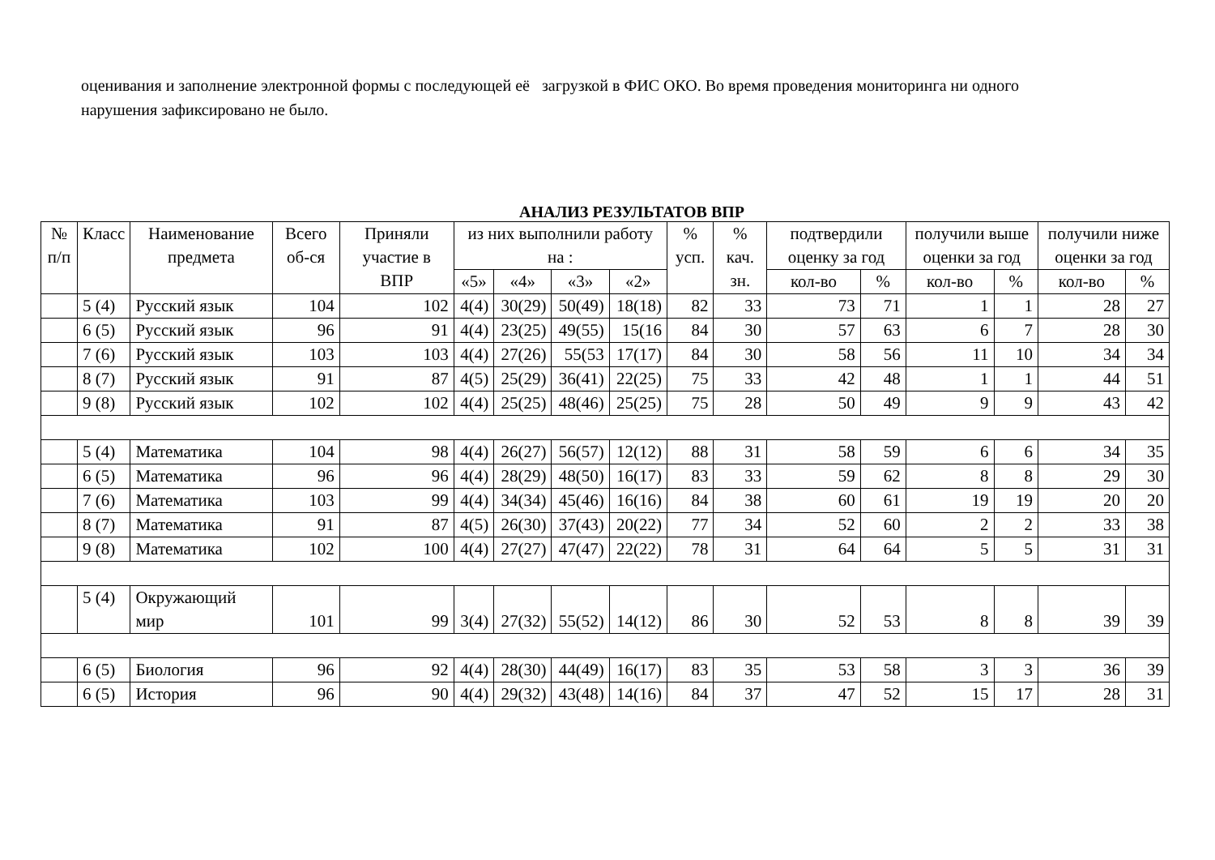оценивания и заполнение электронной формы с последующей её загрузкой в ФИС ОКО. Во время проведения мониторинга ни одного нарушения зафиксировано не было.
АНАЛИЗ РЕЗУЛЬТАТОВ ВПР
| № п/п | Класс | Наименование предмета | Всего об-ся | Приняли участие в ВПР | из них выполнили работу на : | | | | % усп. | % кач. зн. | подтвердили оценку за год | | получили выше оценки за год | | получили ниже оценки за год | |
| --- | --- | --- | --- | --- | --- | --- | --- | --- | --- | --- | --- | --- | --- | --- | --- | --- |
| | | | | | «5» | «4» | «3» | «2» | | | кол-во | % | кол-во | % | кол-во | % |
| | 5 (4) | Русский язык | 104 | 102 | 4(4) | 30(29) | 50(49) | 18(18) | 82 | 33 | 73 | 71 | 1 | 1 | 28 | 27 |
| | 6 (5) | Русский язык | 96 | 91 | 4(4) | 23(25) | 49(55) | 15(16 | 84 | 30 | 57 | 63 | 6 | 7 | 28 | 30 |
| | 7 (6) | Русский язык | 103 | 103 | 4(4) | 27(26) | 55(53 | 17(17) | 84 | 30 | 58 | 56 | 11 | 10 | 34 | 34 |
| | 8 (7) | Русский язык | 91 | 87 | 4(5) | 25(29) | 36(41) | 22(25) | 75 | 33 | 42 | 48 | 1 | 1 | 44 | 51 |
| | 9 (8) | Русский язык | 102 | 102 | 4(4) | 25(25) | 48(46) | 25(25) | 75 | 28 | 50 | 49 | 9 | 9 | 43 | 42 |
| | 5 (4) | Математика | 104 | 98 | 4(4) | 26(27) | 56(57) | 12(12) | 88 | 31 | 58 | 59 | 6 | 6 | 34 | 35 |
| | 6 (5) | Математика | 96 | 96 | 4(4) | 28(29) | 48(50) | 16(17) | 83 | 33 | 59 | 62 | 8 | 8 | 29 | 30 |
| | 7 (6) | Математика | 103 | 99 | 4(4) | 34(34) | 45(46) | 16(16) | 84 | 38 | 60 | 61 | 19 | 19 | 20 | 20 |
| | 8 (7) | Математика | 91 | 87 | 4(5) | 26(30) | 37(43) | 20(22) | 77 | 34 | 52 | 60 | 2 | 2 | 33 | 38 |
| | 9 (8) | Математика | 102 | 100 | 4(4) | 27(27) | 47(47) | 22(22) | 78 | 31 | 64 | 64 | 5 | 5 | 31 | 31 |
| | 5 (4) | Окружающий мир | 101 | 99 | 3(4) | 27(32) | 55(52) | 14(12) | 86 | 30 | 52 | 53 | 8 | 8 | 39 | 39 |
| | 6 (5) | Биология | 96 | 92 | 4(4) | 28(30) | 44(49) | 16(17) | 83 | 35 | 53 | 58 | 3 | 3 | 36 | 39 |
| | 6 (5) | История | 96 | 90 | 4(4) | 29(32) | 43(48) | 14(16) | 84 | 37 | 47 | 52 | 15 | 17 | 28 | 31 |